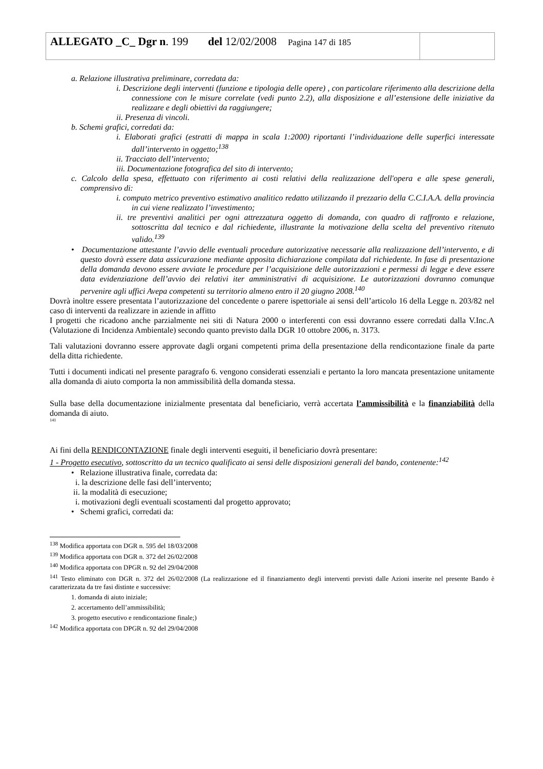ALLEGATO _C_ Dgr n. 199 del 12/02/2008 Pagina 147 di 185
a. Relazione illustrativa preliminare, corredata da:
i. Descrizione degli interventi (funzione e tipologia delle opere) , con particolare riferimento alla descrizione della connessione con le misure correlate (vedi punto 2.2), alla disposizione e all’estensione delle iniziative da realizzare e degli obiettivi da raggiungere;
ii. Presenza di vincoli.
b. Schemi grafici, corredati da:
i. Elaborati grafici (estratti di mappa in scala 1:2000) riportanti l’individuazione delle superfici interessate dall’intervento in oggetto;<sup>138</sup>
ii. Tracciato dell’intervento;
iii. Documentazione fotografica del sito di intervento;
c. Calcolo della spesa, effettuato con riferimento ai costi relativi della realizzazione dell'opera e alle spese generali, comprensivo di:
i. computo metrico preventivo estimativo analitico redatto utilizzando il prezzario della C.C.I.A.A. della provincia in cui viene realizzato l’investimento;
ii. tre preventivi analitici per ogni attrezzatura oggetto di domanda, con quadro di raffronto e relazione, sottoscritta dal tecnico e dal richiedente, illustrante la motivazione della scelta del preventivo ritenuto valido.<sup>139</sup>
• Documentazione attestante l’avvio delle eventuali procedure autorizzative necessarie alla realizzazione dell’intervento, e di questo dovrà essere data assicurazione mediante apposita dichiarazione compilata dal richiedente. In fase di presentazione della domanda devono essere avviate le procedure per l’acquisizione delle autorizzazioni e permessi di legge e deve essere data evidenziazione dell’avvio dei relativi iter amministrativi di acquisizione. Le autorizzazioni dovranno comunque pervenire agli uffici Avepa competenti su territorio almeno entro il 20 giugno 2008.<sup>140</sup>
Dovrà inoltre essere presentata l’autorizzazione del concedente o parere ispettoriale ai sensi dell’articolo 16 della Legge n. 203/82 nel caso di interventi da realizzare in aziende in affitto
I progetti che ricadono anche parzialmente nei siti di Natura 2000 o interferenti con essi dovranno essere corredati dalla V.Inc.A (Valutazione di Incidenza Ambientale) secondo quanto previsto dalla DGR 10 ottobre 2006, n. 3173.
Tali valutazioni dovranno essere approvate dagli organi competenti prima della presentazione della rendicontazione finale da parte della ditta richiedente.
Tutti i documenti indicati nel presente paragrafo 6. vengono considerati essenziali e pertanto la loro mancata presentazione unitamente alla domanda di aiuto comporta la non ammissibilità della domanda stessa.
Sulla base della documentazione inizialmente presentata dal beneficiario, verrà accertata l’ammissibilità e la finanziabilità della domanda di aiuto.
<sup>141</sup>
Ai fini della RENDICONTAZIONE finale degli interventi eseguiti, il beneficiario dovrà presentare:
1 - Progetto esecutivo, sottoscritto da un tecnico qualificato ai sensi delle disposizioni generali del bando, contenente:<sup>142</sup>
• Relazione illustrativa finale, corredata da:
i. la descrizione delle fasi dell’intervento;
ii. la modalità di esecuzione;
i. motivazioni degli eventuali scostamenti dal progetto approvato;
• Schemi grafici, corredati da:
<sup>138</sup> Modifica apportata con DGR n. 595 del 18/03/2008
<sup>139</sup> Modifica apportata con DGR n. 372 del 26/02/2008
<sup>140</sup> Modifica apportata con DPGR n. 92 del 29/04/2008
<sup>141</sup> Testo eliminato con DGR n. 372 del 26/02/2008 (La realizzazione ed il finanziamento degli interventi previsti dalle Azioni inserite nel presente Bando è caratterizzata da tre fasi distinte e successive:
1. domanda di aiuto iniziale;
2. accertamento dell’ammissibilità;
3. progetto esecutivo e rendicontazione finale;)
<sup>142</sup> Modifica apportata con DPGR n. 92 del 29/04/2008